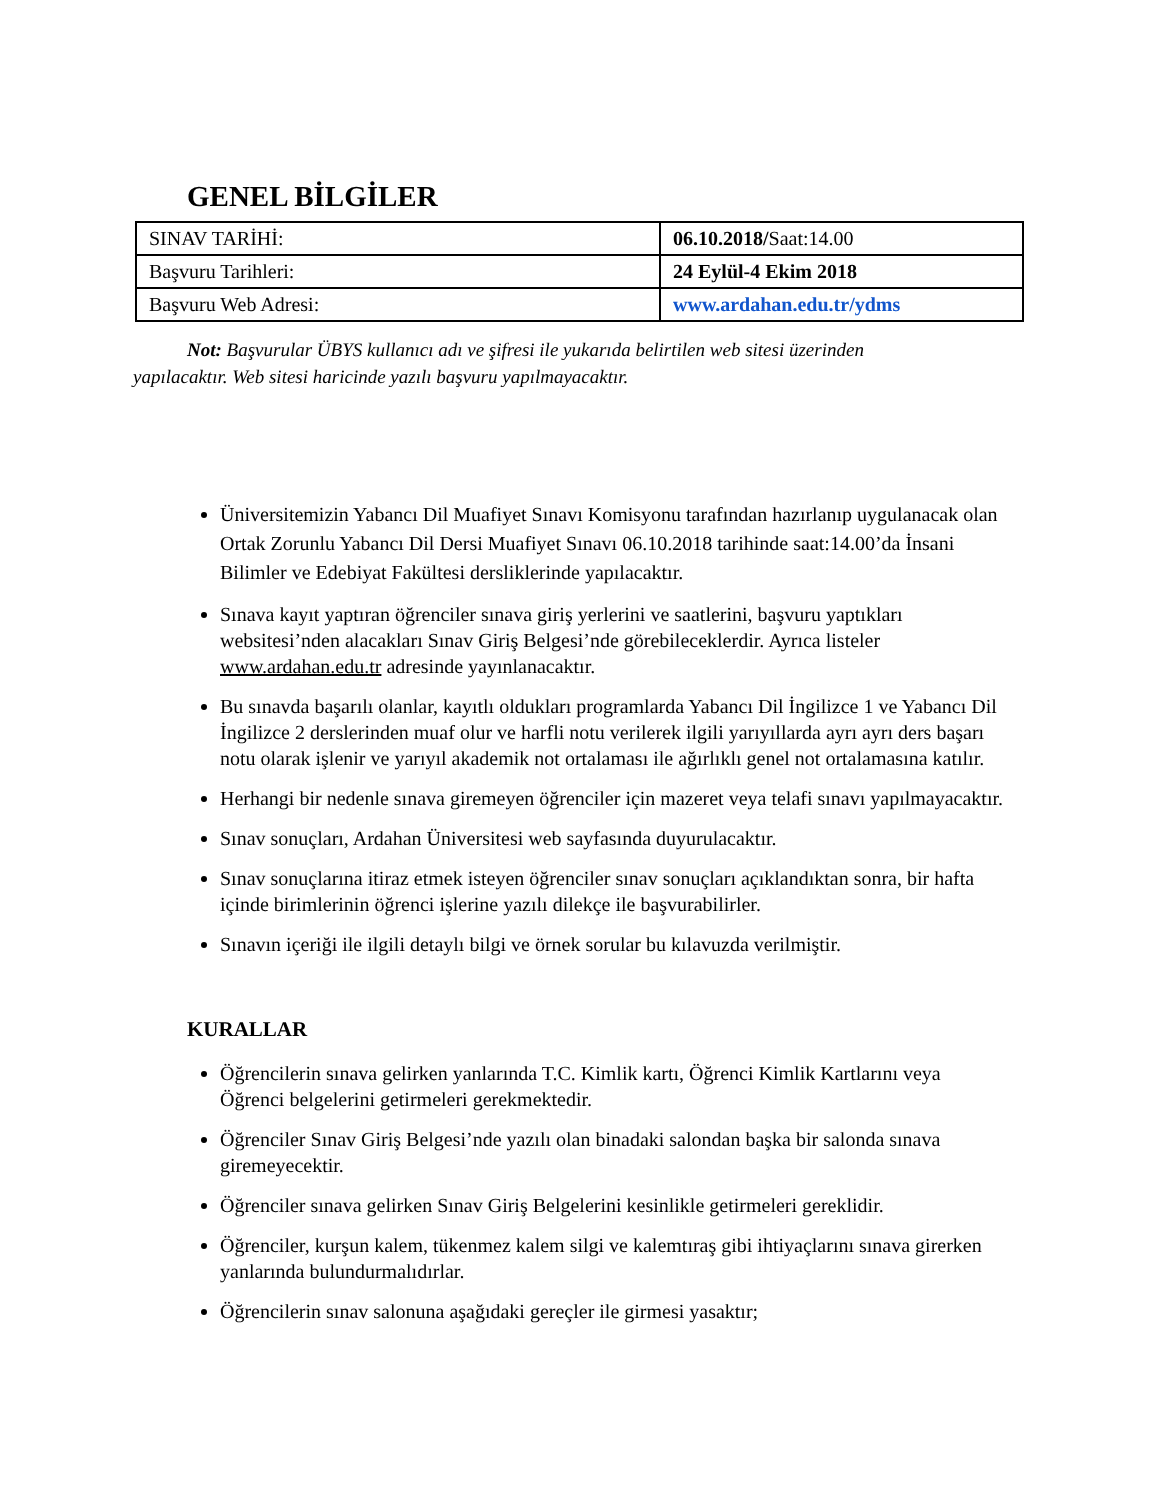GENEL BİLGİLER
| SINAV TARİHİ: | 06.10.2018/ Saat:14.00 |
| Başvuru Tarihleri: | 24 Eylül-4 Ekim 2018 |
| Başvuru Web Adresi: | www.ardahan.edu.tr/ydms |
Not: Başvurular ÜBYS kullanıcı adı ve şifresi ile yukarıda belirtilen web sitesi üzerinden yapılacaktır. Web sitesi haricinde yazılı başvuru yapılmayacaktır.
Üniversitemizin Yabancı Dil Muafiyet Sınavı Komisyonu tarafından hazırlanıp uygulanacak olan Ortak Zorunlu Yabancı Dil Dersi Muafiyet Sınavı 06.10.2018 tarihinde saat:14.00’da İnsani Bilimler ve Edebiyat Fakültesi dersliklerinde yapılacaktır.
Sınava kayıt yaptıran öğrenciler sınava giriş yerlerini ve saatlerini, başvuru yaptıkları websitesi’nden alacakları Sınav Giriş Belgesi’nde görebileceklerdir. Ayrıca listeler www.ardahan.edu.tr adresinde yayınlanacaktır.
Bu sınavda başarılı olanlar, kayıtlı oldukları programlarda Yabancı Dil İngilizce 1 ve Yabancı Dil İngilizce 2 derslerinden muaf olur ve harfli notu verilerek ilgili yarıyıllarda ayrı ayrı ders başarı notu olarak işlenir ve yarıyıl akademik not ortalaması ile ağırlıklı genel not ortalamasına katılır.
Herhangi bir nedenle sınava giremeyen öğrenciler için mazeret veya telafi sınavı yapılmayacaktır.
Sınav sonuçları, Ardahan Üniversitesi web sayfasında duyurulacaktır.
Sınav sonuçlarına itiraz etmek isteyen öğrenciler sınav sonuçları açıklandıktan sonra, bir hafta içinde birimlerinin öğrenci işlerine yazılı dilekçe ile başvurabilirler.
Sınavın içeriği ile ilgili detaylı bilgi ve örnek sorular bu kılavuzda verilmiştir.
KURALLAR
Öğrencilerin sınava gelirken yanlarında T.C. Kimlik kartı, Öğrenci Kimlik Kartlarını veya Öğrenci belgelerini getirmeleri gerekmektedir.
Öğrenciler Sınav Giriş Belgesi’nde yazılı olan binadaki salondan başka bir salonda sınava giremeyecektir.
Öğrenciler sınava gelirken Sınav Giriş Belgelerini kesinlikle getirmeleri gereklidir.
Öğrenciler, kurşun kalem, tükenmez kalem silgi ve kalemtıraş gibi ihtiyaçlarını sınava girerken yanlarında bulundurmalıdırlar.
Öğrencilerin sınav salonuna aşağıdaki gereçler ile girmesi yasaktır;